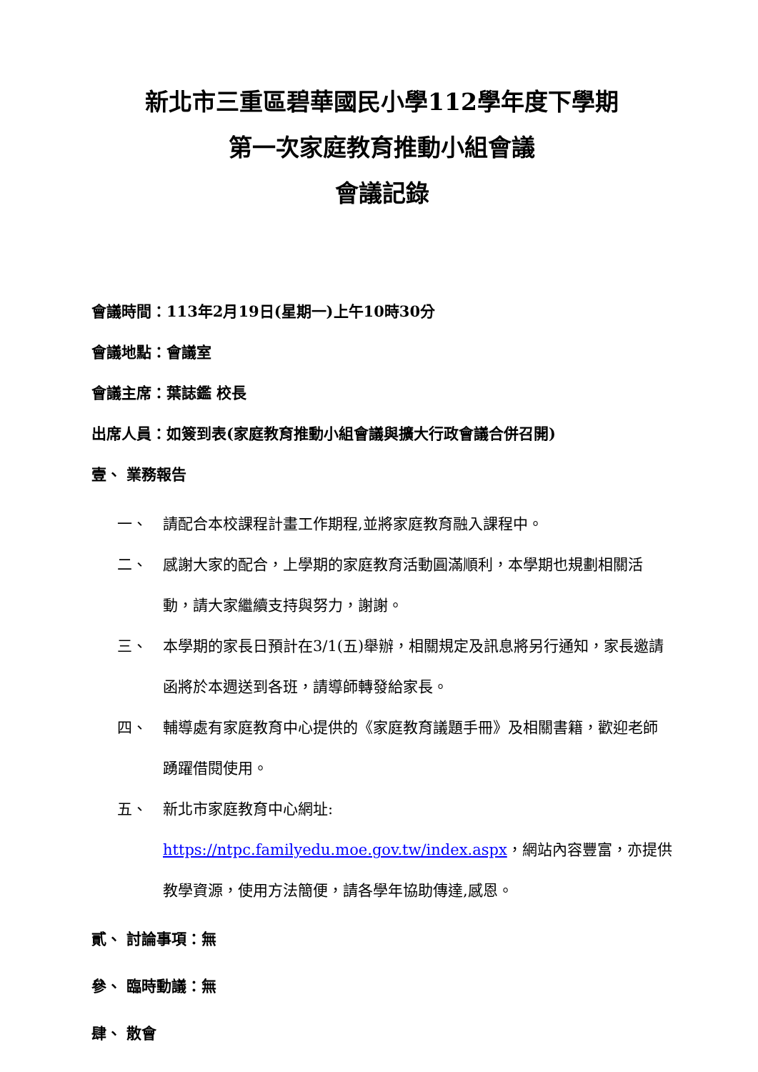新北市三重區碧華國民小學112學年度下學期
第一次家庭教育推動小組會議
會議記錄
會議時間：113年2月19日(星期一)上午10時30分
會議地點：會議室
會議主席：葉誌鑑 校長
出席人員：如簽到表(家庭教育推動小組會議與擴大行政會議合併召開)
壹、 業務報告
一、 請配合本校課程計畫工作期程,並將家庭教育融入課程中。
二、 感謝大家的配合，上學期的家庭教育活動圓滿順利，本學期也規劃相關活動，請大家繼續支持與努力，謝謝。
三、 本學期的家長日預計在3/1(五)舉辦，相關規定及訊息將另行通知，家長邀請函將於本週送到各班，請導師轉發給家長。
四、 輔導處有家庭教育中心提供的《家庭教育議題手冊》及相關書籍，歡迎老師踴躍借閱使用。
五、 新北市家庭教育中心網址:
https://ntpc.familyedu.moe.gov.tw/index.aspx，網站內容豐富，亦提供教學資源，使用方法簡便，請各學年協助傳達,感恩。
貳、 討論事項：無
參、 臨時動議：無
肆、 散會